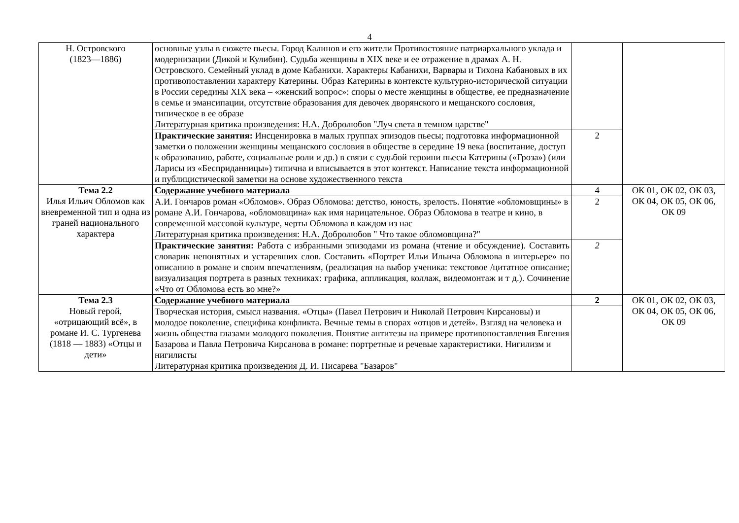4
| Н. Островского (1823—1886) | основные узлы в сюжете пьесы. Город Калинов и его жители Противостояние патриархального уклада и модернизации (Дикой и Кулибин). Судьба женщины в XIX веке и ее отражение в драмах А. Н. Островского. Семейный уклад в доме Кабанихи. Характеры Кабанихи, Варвары и Тихона Кабановых в их противопоставлении характеру Катерины. Образ Катерины в контексте культурно-исторической ситуации в России середины XIX века – «женский вопрос»: споры о месте женщины в обществе, ее предназначение в семье и эмансипации, отсутствие образования для девочек дворянского и мещанского сословия, типическое в ее образе Литературная критика произведения: Н.А. Добролюбов "Луч света в темном царстве" | | |
| | Практические занятия: Инсценировка в малых группах эпизодов пьесы; подготовка информационной заметки о положении женщины мещанского сословия в обществе в середине 19 века (воспитание, доступ к образованию, работе, социальные роли и др.) в связи с судьбой героини пьесы Катерины («Гроза») (или Ларисы из «Бесприданницы») типична и вписывается в этот контекст. Написание текста информационной и публицистической заметки на основе художественного текста | 2 | |
| Тема 2.2 Илья Ильич Обломов как вневременной тип и одна из граней национального характера | Содержание учебного материала | 4 | ОК 01, ОК 02, ОК 03, ОК 04, ОК 05, ОК 06, ОК 09 |
| | А.И. Гончаров роман «Обломов». Образ Обломова: детство, юность, зрелость. Понятие «обломовщины» в романе А.И. Гончарова, «обломовщина» как имя нарицательное. Образ Обломова в театре и кино, в современной массовой культуре, черты Обломова в каждом из нас Литературная критика произведения: Н.А. Добролюбов " Что такое обломовщина?" | 2 | |
| | Практические занятия: Работа с избранными эпизодами из романа (чтение и обсуждение). Составить словарик непонятных и устаревших слов. Составить «Портрет Ильи Ильича Обломова в интерьере» по описанию в романе и своим впечатлениям, (реализация на выбор ученика: текстовое /цитатное описание; визуализация портрета в разных техниках: графика, аппликация, коллаж, видеомонтаж и т д.). Сочинение «Что от Обломова есть во мне?» | 2 | |
| Тема 2.3 Новый герой, «отрицающий всё», в романе И. С. Тургенева (1818 — 1883) «Отцы и дети» | Содержание учебного материала | 2 | ОК 01, ОК 02, ОК 03, ОК 04, ОК 05, ОК 06, ОК 09 |
| | Творческая история, смысл названия. «Отцы» (Павел Петрович и Николай Петрович Кирсановы) и молодое поколение, специфика конфликта. Вечные темы в спорах «отцов и детей». Взгляд на человека и жизнь общества глазами молодого поколения. Понятие антитезы на примере противопоставления Евгения Базарова и Павла Петровича Кирсанова в романе: портретные и речевые характеристики. Нигилизм и нигилисты Литературная критика произведения Д. И. Писарева "Базаров" | | |